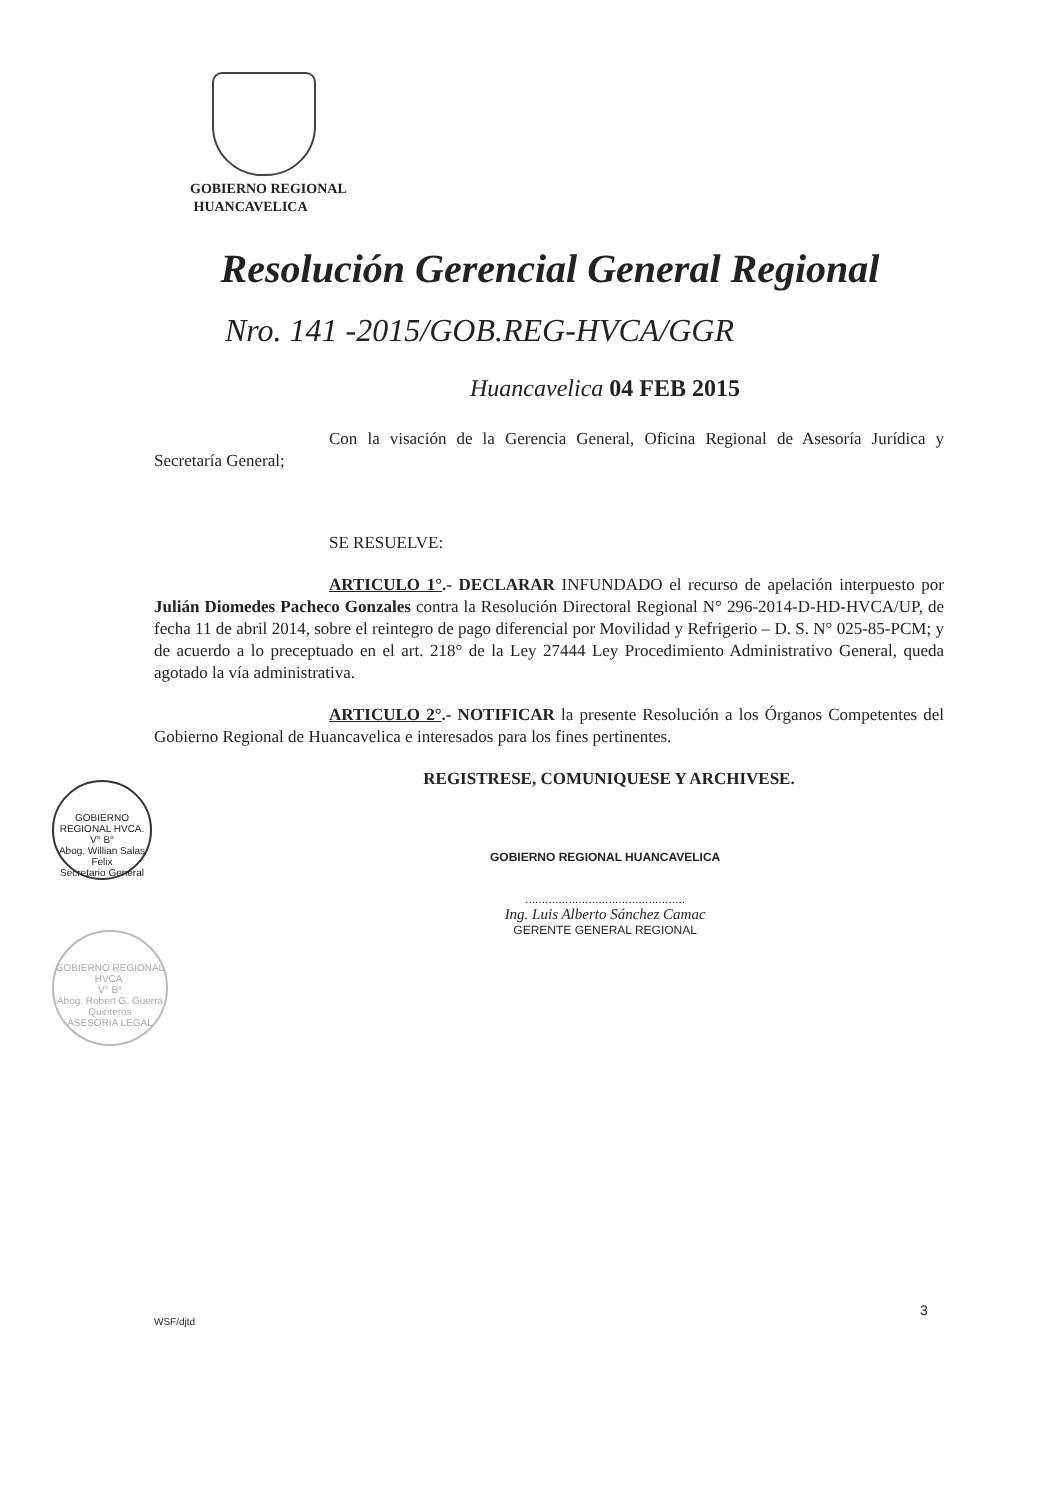GOBIERNO REGIONAL
HUANCAVELICA
Resolución Gerencial General Regional
Nro. 141 -2015/GOB.REG-HVCA/GGR
Huancavelica 04 FEB 2015
Con la visación de la Gerencia General, Oficina Regional de Asesoría Jurídica y Secretaría General;
SE RESUELVE:
ARTICULO 1°.- DECLARAR INFUNDADO el recurso de apelación interpuesto por Julián Diomedes Pacheco Gonzales contra la Resolución Directoral Regional N° 296-2014-D-HD-HVCA/UP, de fecha 11 de abril 2014, sobre el reintegro de pago diferencial por Movilidad y Refrigerio – D. S. N° 025-85-PCM; y de acuerdo a lo preceptuado en el art. 218° de la Ley 27444 Ley Procedimiento Administrativo General, queda agotado la vía administrativa.
ARTICULO 2°.- NOTIFICAR la presente Resolución a los Órganos Competentes del Gobierno Regional de Huancavelica e interesados para los fines pertinentes.
REGISTRESE, COMUNIQUESE Y ARCHIVESE.
GOBIERNO REGIONAL HUANCAVELICA
................................................
Ing. Luis Alberto Sánchez Camac
GERENTE GENERAL REGIONAL
GOBIERNO REGIONAL HVCA.
V° B°
Abog. Willian Salas Felix
Secretario General
GOBIERNO REGIONAL HVCA.
V° B°
Abog. Robert G. Guerra Quinteros
ASESORIA LEGAL
3
WSF/djtd